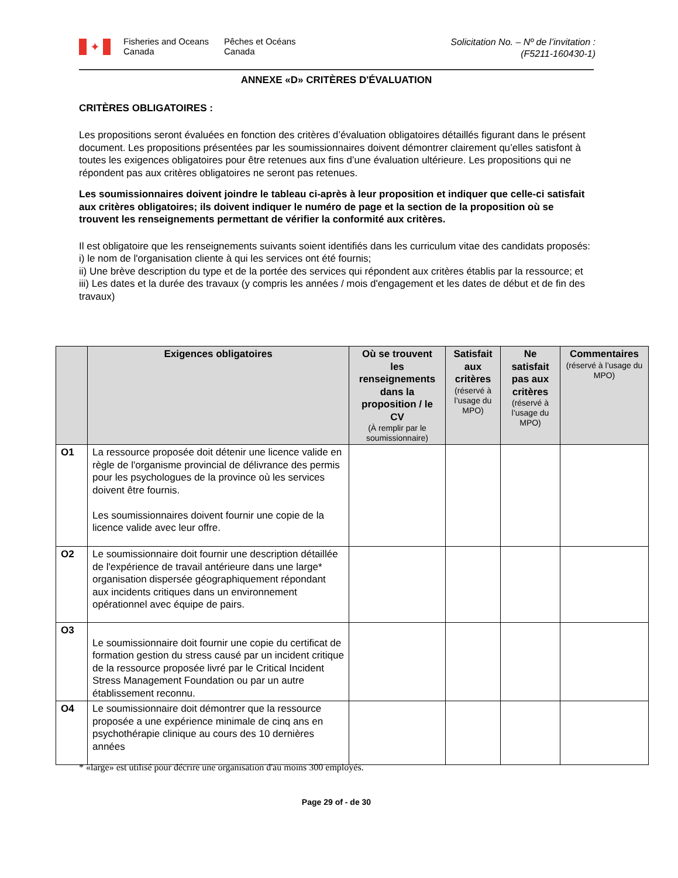✦
Fisheries and Oceans Canada
Pêches et Océans Canada
Solicitation No. – Nº de l’invitation :
(F5211-160430-1)
ANNEXE «D» CRITÈRES D'ÉVALUATION
CRITÈRES OBLIGATOIRES :
Les propositions seront évaluées en fonction des critères d’évaluation obligatoires détaillés figurant dans le présent document. Les propositions présentées par les soumissionnaires doivent démontrer clairement qu’elles satisfont à toutes les exigences obligatoires pour être retenues aux fins d’une évaluation ultérieure. Les propositions qui ne répondent pas aux critères obligatoires ne seront pas retenues.
Les soumissionnaires doivent joindre le tableau ci-après à leur proposition et indiquer que celle-ci satisfait aux critères obligatoires; ils doivent indiquer le numéro de page et la section de la proposition où se trouvent les renseignements permettant de vérifier la conformité aux critères.
Il est obligatoire que les renseignements suivants soient identifiés dans les curriculum vitae des candidats proposés:
i) le nom de l'organisation cliente à qui les services ont été fournis;
ii) Une brève description du type et de la portée des services qui répondent aux critères établis par la ressource; et
iii) Les dates et la durée des travaux (y compris les années / mois d'engagement et les dates de début et de fin des travaux)
| | Exigences obligatoires | Où se trouvent les renseignements dans la proposition / le CV (À remplir par le soumissionnaire) | Satisfait aux critères (réservé à l’usage du MPO) | Ne satisfait pas aux critères (réservé à l’usage du MPO) | Commentaires (réservé à l’usage du MPO) |
| --- | --- | --- | --- | --- | --- |
| O1 | La ressource proposée doit détenir une licence valide en règle de l'organisme provincial de délivrance des permis pour les psychologues de la province où les services doivent être fournis. Les soumissionnaires doivent fournir une copie de la licence valide avec leur offre. | | | | |
| O2 | Le soumissionnaire doit fournir une description détaillée de l'expérience de travail antérieure dans une large* organisation dispersée géographiquement répondant aux incidents critiques dans un environnement opérationnel avec équipe de pairs. | | | | |
| O3 | Le soumissionnaire doit fournir une copie du certificat de formation gestion du stress causé par un incident critique de la ressource proposée livré par le Critical Incident Stress Management Foundation ou par un autre établissement reconnu. | | | | |
| O4 | Le soumissionnaire doit démontrer que la ressource proposée a une expérience minimale de cinq ans en psychothérapie clinique au cours des 10 dernières années | | | | |
* «large» est utilisé pour décrire une organisation d'au moins 300 employés.
Page 29 of - de 30